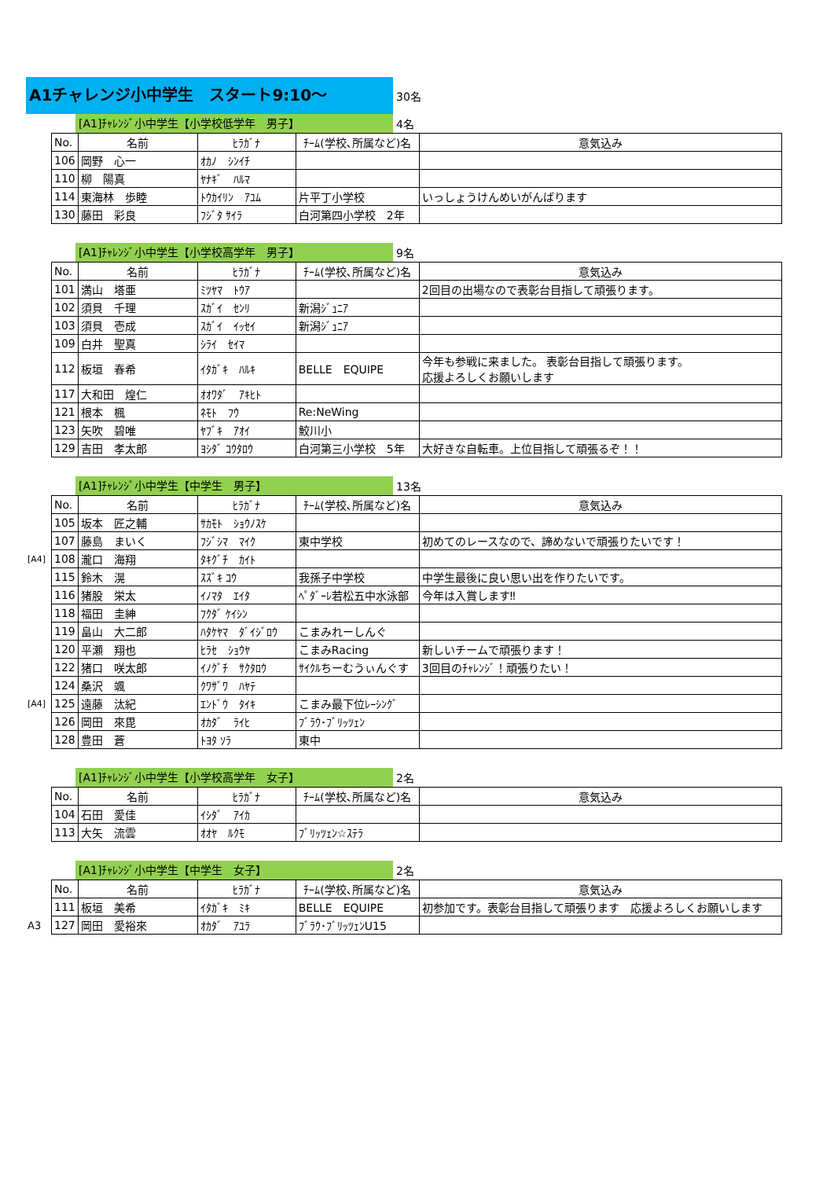A1チャレンジ小中学生　スタート9:10～
30名
[A1]ﾁｬﾚﾝｼﾞ小中学生【小学校低学年　男子】
4名
| | No. | 名前 | ﾋﾗｶﾞﾅ | ﾁｰﾑ(学校､所属など)名 | 意気込み |
| | 106 | 岡野 心一 | ｵｶﾉ ｼﾝｲﾁ | | |
| | 110 | 柳 陽真 | ﾔﾅｷﾞ ﾊﾙﾏ | | |
| | 114 | 東海林 歩睦 | ﾄｳｶｲﾘﾝ ｱﾕﾑ | 片平丁小学校 | いっしょうけんめいがんばります |
| | 130 | 藤田 彩良 | ﾌｼﾞﾀ ｻｲﾗ | 白河第四小学校 2年 | |
[A1]ﾁｬﾚﾝｼﾞ小中学生【小学校高学年　男子】
9名
| | No. | 名前 | ﾋﾗｶﾞﾅ | ﾁｰﾑ(学校､所属など)名 | 意気込み |
| | 101 | 満山 塔亜 | ﾐﾂﾔﾏ ﾄｳｱ | | 2回目の出場なので表彰台目指して頑張ります。 |
| | 102 | 須貝 千理 | ｽｶﾞｲ ｾﾝﾘ | 新潟ｼﾞｭﾆｱ | |
| | 103 | 須貝 壱成 | ｽｶﾞｲ ｲｯｾｲ | 新潟ｼﾞｭﾆｱ | |
| | 109 | 白井 聖真 | ｼﾗｲ ｾｲﾏ | | |
| | 112 | 板垣 春希 | ｲﾀｶﾞｷ ﾊﾙｷ | BELLE EQUIPE | 今年も参戦に来ました。 表彰台目指して頑張ります。 応援よろしくお願いします |
| | 117 | 大和田 煌仁 | ｵｵﾜﾀﾞ ｱｷﾋﾄ | | |
| | 121 | 根本 楓 | ﾈﾓﾄ ﾌｳ | Re:NeWing | |
| | 123 | 矢吹 碧唯 | ﾔﾌﾞｷ ｱｵｲ | 鮫川小 | |
| | 129 | 吉田 孝太郎 | ﾖｼﾀﾞ ｺｳﾀﾛｳ | 白河第三小学校 5年 | 大好きな自転車。上位目指して頑張るぞ！！ |
[A1]ﾁｬﾚﾝｼﾞ小中学生【中学生　男子】
13名
| | No. | 名前 | ﾋﾗｶﾞﾅ | ﾁｰﾑ(学校､所属など)名 | 意気込み |
| | 105 | 坂本 匠之輔 | ｻｶﾓﾄ ｼｮｳﾉｽｹ | | |
| | 107 | 藤島 まいく | ﾌｼﾞｼﾏ ﾏｲｸ | 東中学校 | 初めてのレースなので、諦めないで頑張りたいです！ |
| [A4] | 108 | 瀧口 海翔 | ﾀｷｸﾞﾁ ｶｲﾄ | | |
| | 115 | 鈴木 滉 | ｽｽﾞｷ ｺｳ | 我孫子中学校 | 中学生最後に良い思い出を作りたいです。 |
| | 116 | 猪股 栄太 | ｲﾉﾏﾀ ｴｲﾀ | ﾍﾟﾀﾞｰﾚ若松五中水泳部 | 今年は入賞します‼ |
| | 118 | 福田 圭紳 | ﾌｸﾀﾞ ｹｲｼﾝ | | |
| | 119 | 畠山 大二郎 | ﾊﾀｹﾔﾏ ﾀﾞｲｼﾞﾛｳ | こまみれーしんぐ | |
| | 120 | 平瀬 翔也 | ﾋﾗｾ ｼｮｳﾔ | こまみRacing | 新しいチームで頑張ります！ |
| | 122 | 猪口 咲太郎 | ｲﾉｸﾞﾁ ｻｸﾀﾛｳ | ｻｲｸﾙちーむうぃんぐす | 3回目のﾁｬﾚﾝｼﾞ！頑張りたい！ |
| | 124 | 桑沢 颯 | ｸﾜｻﾞﾜ ﾊﾔﾃ | | |
| [A4] | 125 | 遠藤 汰紀 | ｴﾝﾄﾞｳ ﾀｲｷ | こまみ最下位ﾚｰｼﾝｸﾞ | |
| | 126 | 岡田 來毘 | ｵｶﾀﾞ ﾗｲﾋ | ﾌﾞﾗｳ･ﾌﾞﾘｯﾂｪﾝ | |
| | 128 | 豊田 蒼 | ﾄﾖﾀ ｿﾗ | 東中 | |
[A1]ﾁｬﾚﾝｼﾞ小中学生【小学校高学年　女子】
2名
| | No. | 名前 | ﾋﾗｶﾞﾅ | ﾁｰﾑ(学校､所属など)名 | 意気込み |
| | 104 | 石田 愛佳 | ｲｼﾀﾞ ｱｲｶ | | |
| | 113 | 大矢 流雲 | ｵｵﾔ ﾙｸﾓ | ﾌﾞﾘｯﾂｪﾝ☆ｽﾃﾗ | |
[A1]ﾁｬﾚﾝｼﾞ小中学生【中学生　女子】
2名
| | No. | 名前 | ﾋﾗｶﾞﾅ | ﾁｰﾑ(学校､所属など)名 | 意気込み |
| | 111 | 板垣 美希 | ｲﾀｶﾞｷ ﾐｷ | BELLE EQUIPE | 初参加です。表彰台目指して頑張ります 応援よろしくお願いします |
| A3 | 127 | 岡田 愛裕來 | ｵｶﾀﾞ ｱﾕﾗ | ﾌﾞﾗｳ･ﾌﾞﾘｯﾂｪﾝU15 | |